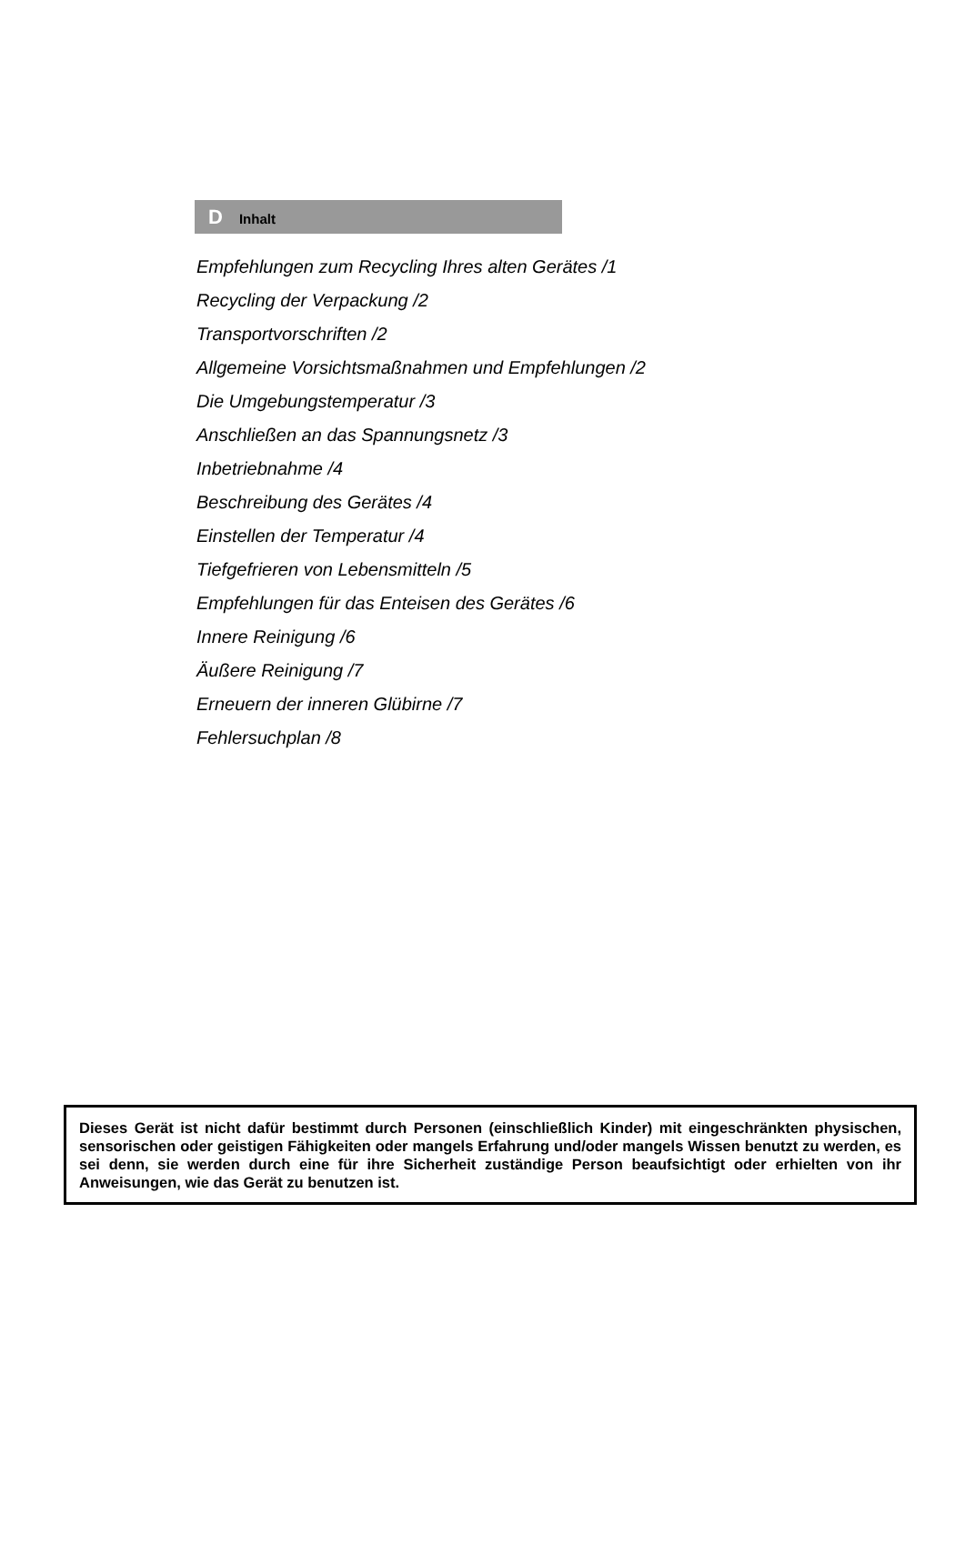D Inhalt
Empfehlungen zum Recycling Ihres alten Gerätes /1
Recycling der Verpackung /2
Transportvorschriften /2
Allgemeine Vorsichtsmaßnahmen und Empfehlungen /2
Die Umgebungstemperatur /3
Anschließen an das Spannungsnetz /3
Inbetriebnahme /4
Beschreibung des Gerätes /4
Einstellen der Temperatur /4
Tiefgefrieren von Lebensmitteln /5
Empfehlungen für das Enteisen des Gerätes /6
Innere Reinigung /6
Äußere Reinigung /7
Erneuern der inneren Glübirne /7
Fehlersuchplan /8
Dieses Gerät ist nicht dafür bestimmt durch Personen (einschließlich Kinder) mit eingeschränkten physischen, sensorischen oder geistigen Fähigkeiten oder mangels Erfahrung und/oder mangels Wissen benutzt zu werden, es sei denn, sie werden durch eine für ihre Sicherheit zuständige Person beaufsichtigt oder erhielten von ihr Anweisungen, wie das Gerät zu benutzen ist.